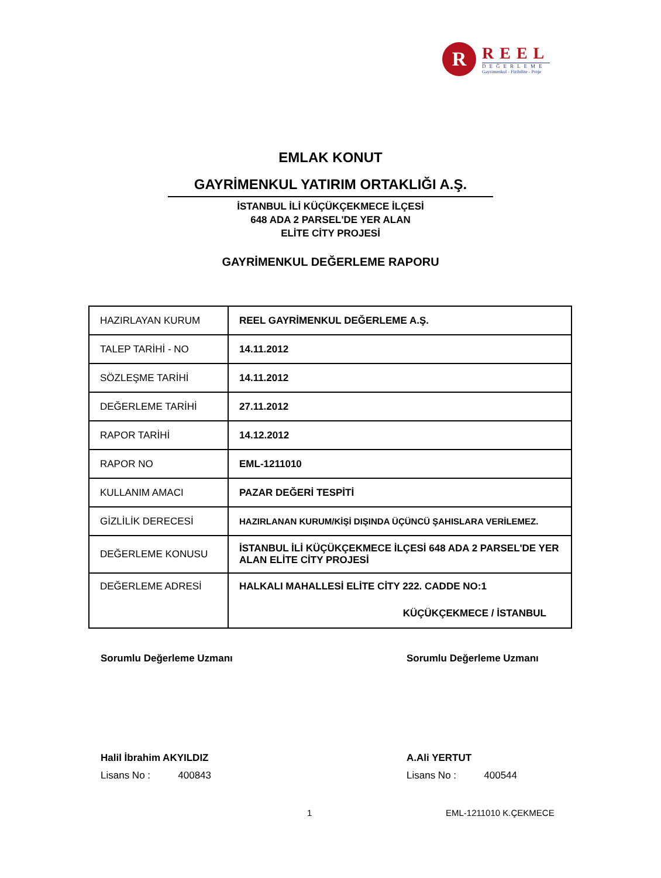R
REEL
DEĞERLEME
Gayrimenkul - Fizibilite - Proje
EMLAK KONUT
GAYRİMENKUL YATIRIM ORTAKLIĞI A.Ş.
İSTANBUL İLİ KÜÇÜKÇEKMECE İLÇESİ
648 ADA 2 PARSEL'DE YER ALAN
ELİTE CİTY PROJESİ
GAYRİMENKUL DEĞERLEME RAPORU
| HAZIRLAYAN KURUM | REEL GAYRİMENKUL DEĞERLEME A.Ş. |
| TALEP TARİHİ - NO | 14.11.2012 |
| SÖZLEŞME TARİHİ | 14.11.2012 |
| DEĞERLEME TARİHİ | 27.11.2012 |
| RAPOR TARİHİ | 14.12.2012 |
| RAPOR NO | EML-1211010 |
| KULLANIM AMACI | PAZAR DEĞERİ TESPİTİ |
| GİZLİLİK DERECESİ | HAZIRLANAN KURUM/KİŞİ DIŞINDA ÜÇÜNCÜ ŞAHISLARA VERİLEMEZ. |
| DEĞERLEME KONUSU | İSTANBUL İLİ KÜÇÜKÇEKMECE İLÇESİ 648 ADA 2 PARSEL'DE YER ALAN ELİTE CİTY PROJESİ |
| DEĞERLEME ADRESİ | HALKALI MAHALLESİ ELİTE CİTY 222. CADDE NO:1 KÜÇÜKÇEKMECE / İSTANBUL |
Sorumlu Değerleme Uzmanı
Halil İbrahim AKYILDIZ
Lisans No : 400843
Sorumlu Değerleme Uzmanı
A.Ali YERTUT
Lisans No : 400544
1 EML-1211010 K.ÇEKMECE